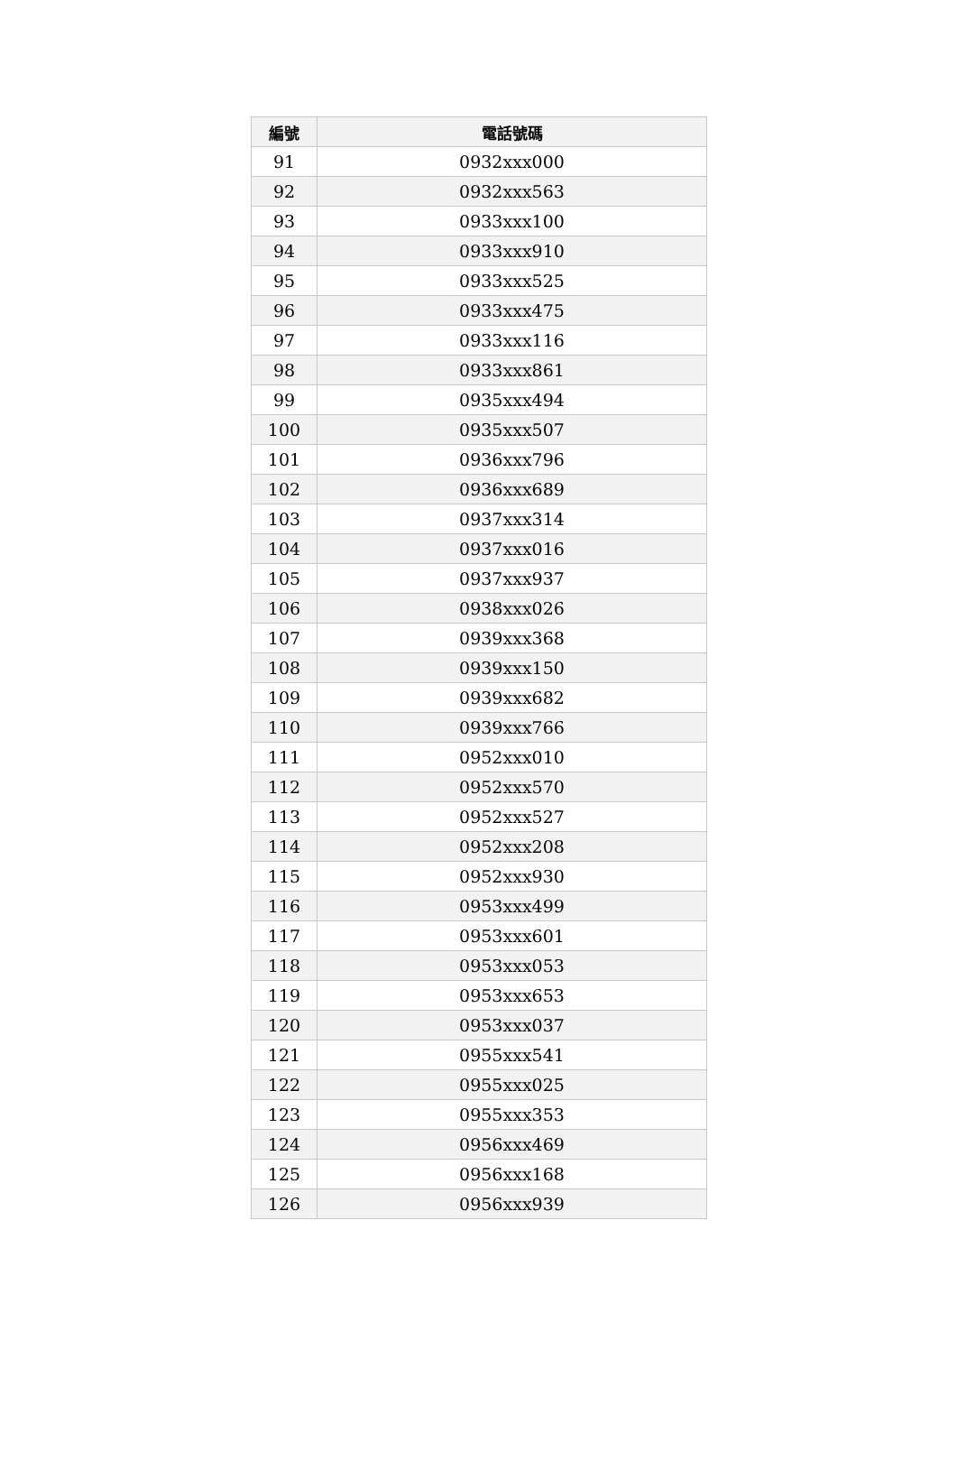| 編號 | 電話號碼 |
| --- | --- |
| 91 | 0932xxx000 |
| 92 | 0932xxx563 |
| 93 | 0933xxx100 |
| 94 | 0933xxx910 |
| 95 | 0933xxx525 |
| 96 | 0933xxx475 |
| 97 | 0933xxx116 |
| 98 | 0933xxx861 |
| 99 | 0935xxx494 |
| 100 | 0935xxx507 |
| 101 | 0936xxx796 |
| 102 | 0936xxx689 |
| 103 | 0937xxx314 |
| 104 | 0937xxx016 |
| 105 | 0937xxx937 |
| 106 | 0938xxx026 |
| 107 | 0939xxx368 |
| 108 | 0939xxx150 |
| 109 | 0939xxx682 |
| 110 | 0939xxx766 |
| 111 | 0952xxx010 |
| 112 | 0952xxx570 |
| 113 | 0952xxx527 |
| 114 | 0952xxx208 |
| 115 | 0952xxx930 |
| 116 | 0953xxx499 |
| 117 | 0953xxx601 |
| 118 | 0953xxx053 |
| 119 | 0953xxx653 |
| 120 | 0953xxx037 |
| 121 | 0955xxx541 |
| 122 | 0955xxx025 |
| 123 | 0955xxx353 |
| 124 | 0956xxx469 |
| 125 | 0956xxx168 |
| 126 | 0956xxx939 |